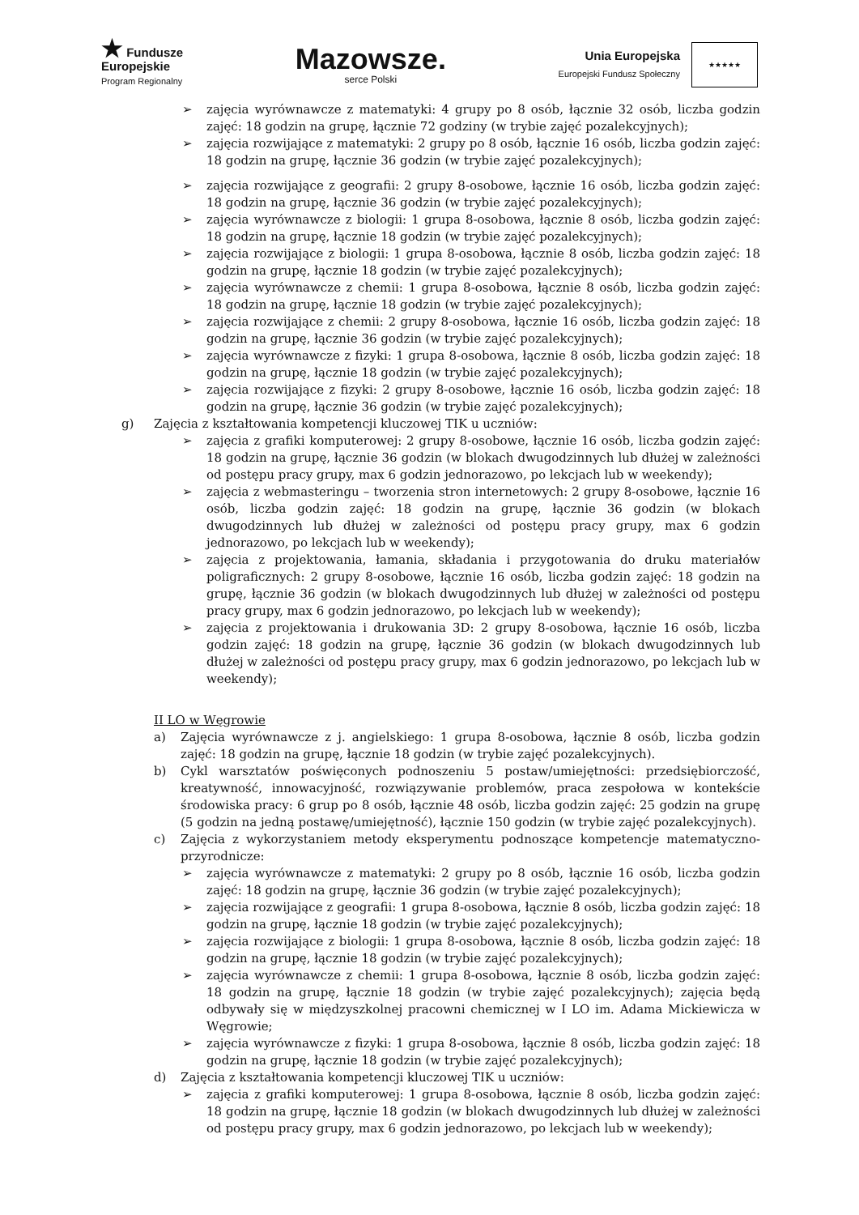★ Fundusze
Europejskie
Program Regionalny
Mazowsze.
serce Polski
Unia Europejska
Europejski Fundusz Społeczny
★★★★★
➢ zajęcia wyrównawcze z matematyki: 4 grupy po 8 osób, łącznie 32 osób, liczba godzin zajęć: 18 godzin na grupę, łącznie 72 godziny (w trybie zajęć pozalekcyjnych);
➢ zajęcia rozwijające z matematyki: 2 grupy po 8 osób, łącznie 16 osób, liczba godzin zajęć: 18 godzin na grupę, łącznie 36 godzin (w trybie zajęć pozalekcyjnych);
➢ zajęcia rozwijające z geografii: 2 grupy 8-osobowe, łącznie 16 osób, liczba godzin zajęć: 18 godzin na grupę, łącznie 36 godzin (w trybie zajęć pozalekcyjnych);
➢ zajęcia wyrównawcze z biologii: 1 grupa 8-osobowa, łącznie 8 osób, liczba godzin zajęć: 18 godzin na grupę, łącznie 18 godzin (w trybie zajęć pozalekcyjnych);
➢ zajęcia rozwijające z biologii: 1 grupa 8-osobowa, łącznie 8 osób, liczba godzin zajęć: 18 godzin na grupę, łącznie 18 godzin (w trybie zajęć pozalekcyjnych);
➢ zajęcia wyrównawcze z chemii: 1 grupa 8-osobowa, łącznie 8 osób, liczba godzin zajęć: 18 godzin na grupę, łącznie 18 godzin (w trybie zajęć pozalekcyjnych);
➢ zajęcia rozwijające z chemii: 2 grupy 8-osobowa, łącznie 16 osób, liczba godzin zajęć: 18 godzin na grupę, łącznie 36 godzin (w trybie zajęć pozalekcyjnych);
➢ zajęcia wyrównawcze z fizyki: 1 grupa 8-osobowa, łącznie 8 osób, liczba godzin zajęć: 18 godzin na grupę, łącznie 18 godzin (w trybie zajęć pozalekcyjnych);
➢ zajęcia rozwijające z fizyki: 2 grupy 8-osobowe, łącznie 16 osób, liczba godzin zajęć: 18 godzin na grupę, łącznie 36 godzin (w trybie zajęć pozalekcyjnych);
g) Zajęcia z kształtowania kompetencji kluczowej TIK u uczniów:
➢ zajęcia z grafiki komputerowej: 2 grupy 8-osobowe, łącznie 16 osób, liczba godzin zajęć: 18 godzin na grupę, łącznie 36 godzin (w blokach dwugodzinnych lub dłużej w zależności od postępu pracy grupy, max 6 godzin jednorazowo, po lekcjach lub w weekendy);
➢ zajęcia z webmasteringu – tworzenia stron internetowych: 2 grupy 8-osobowe, łącznie 16 osób, liczba godzin zajęć: 18 godzin na grupę, łącznie 36 godzin (w blokach dwugodzinnych lub dłużej w zależności od postępu pracy grupy, max 6 godzin jednorazowo, po lekcjach lub w weekendy);
➢ zajęcia z projektowania, łamania, składania i przygotowania do druku materiałów poligraficznych: 2 grupy 8-osobowe, łącznie 16 osób, liczba godzin zajęć: 18 godzin na grupę, łącznie 36 godzin (w blokach dwugodzinnych lub dłużej w zależności od postępu pracy grupy, max 6 godzin jednorazowo, po lekcjach lub w weekendy);
➢ zajęcia z projektowania i drukowania 3D: 2 grupy 8-osobowa, łącznie 16 osób, liczba godzin zajęć: 18 godzin na grupę, łącznie 36 godzin (w blokach dwugodzinnych lub dłużej w zależności od postępu pracy grupy, max 6 godzin jednorazowo, po lekcjach lub w weekendy);
II LO w Węgrowie
a) Zajęcia wyrównawcze z j. angielskiego: 1 grupa 8-osobowa, łącznie 8 osób, liczba godzin zajęć: 18 godzin na grupę, łącznie 18 godzin (w trybie zajęć pozalekcyjnych).
b) Cykl warsztatów poświęconych podnoszeniu 5 postaw/umiejętności: przedsiębiorczość, kreatywność, innowacyjność, rozwiązywanie problemów, praca zespołowa w kontekście środowiska pracy: 6 grup po 8 osób, łącznie 48 osób, liczba godzin zajęć: 25 godzin na grupę (5 godzin na jedną postawę/umiejętność), łącznie 150 godzin (w trybie zajęć pozalekcyjnych).
c) Zajęcia z wykorzystaniem metody eksperymentu podnoszące kompetencje matematyczno-przyrodnicze:
➢ zajęcia wyrównawcze z matematyki: 2 grupy po 8 osób, łącznie 16 osób, liczba godzin zajęć: 18 godzin na grupę, łącznie 36 godzin (w trybie zajęć pozalekcyjnych);
➢ zajęcia rozwijające z geografii: 1 grupa 8-osobowa, łącznie 8 osób, liczba godzin zajęć: 18 godzin na grupę, łącznie 18 godzin (w trybie zajęć pozalekcyjnych);
➢ zajęcia rozwijające z biologii: 1 grupa 8-osobowa, łącznie 8 osób, liczba godzin zajęć: 18 godzin na grupę, łącznie 18 godzin (w trybie zajęć pozalekcyjnych);
➢ zajęcia wyrównawcze z chemii: 1 grupa 8-osobowa, łącznie 8 osób, liczba godzin zajęć: 18 godzin na grupę, łącznie 18 godzin (w trybie zajęć pozalekcyjnych); zajęcia będą odbywały się w międzyszkolnej pracowni chemicznej w I LO im. Adama Mickiewicza w Węgrowie;
➢ zajęcia wyrównawcze z fizyki: 1 grupa 8-osobowa, łącznie 8 osób, liczba godzin zajęć: 18 godzin na grupę, łącznie 18 godzin (w trybie zajęć pozalekcyjnych);
d) Zajęcia z kształtowania kompetencji kluczowej TIK u uczniów:
➢ zajęcia z grafiki komputerowej: 1 grupa 8-osobowa, łącznie 8 osób, liczba godzin zajęć: 18 godzin na grupę, łącznie 18 godzin (w blokach dwugodzinnych lub dłużej w zależności od postępu pracy grupy, max 6 godzin jednorazowo, po lekcjach lub w weekendy);